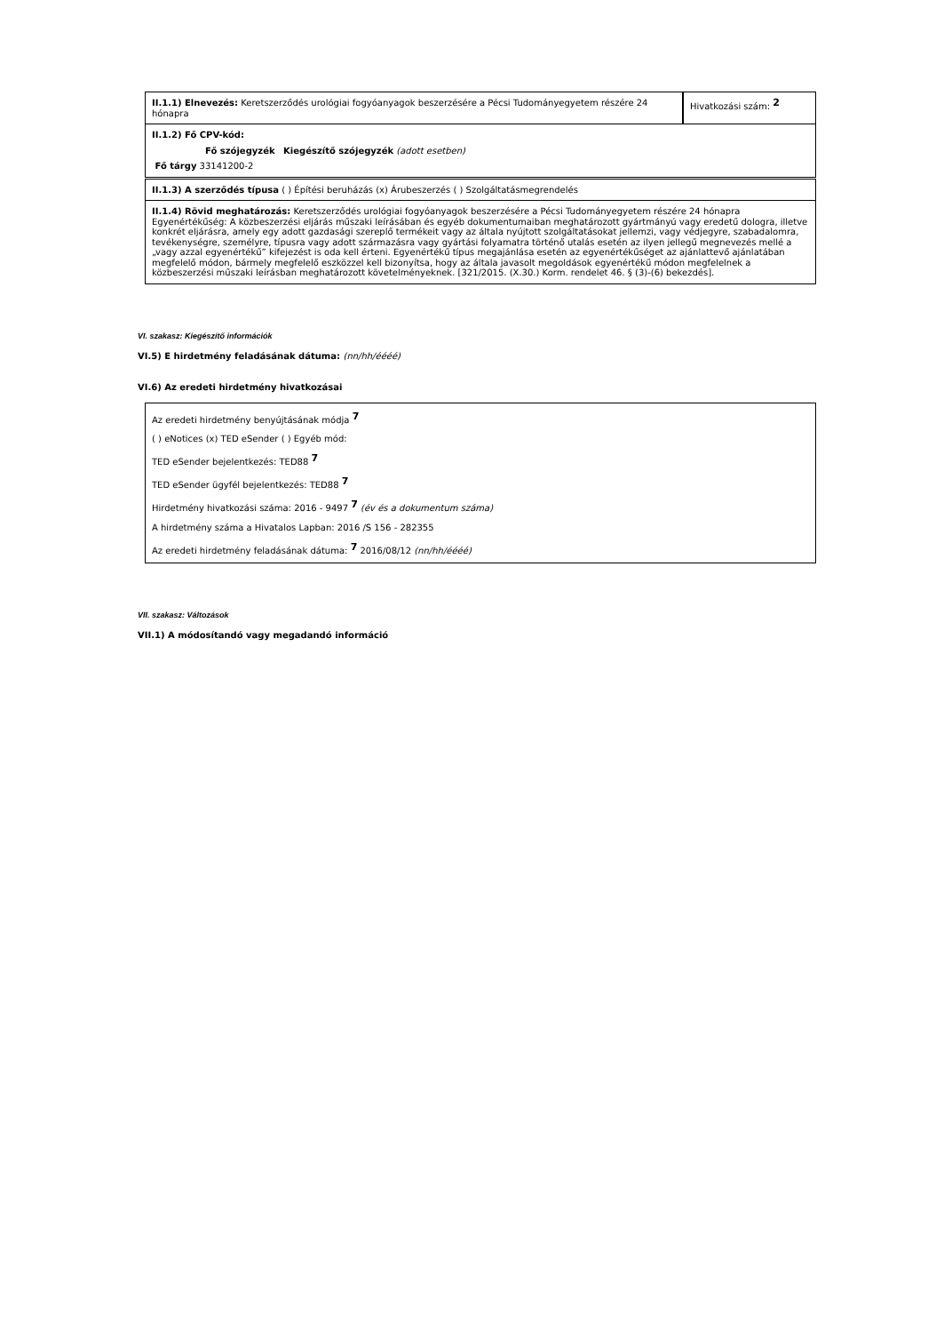| II.1.1) Elnevezés: Keretszerződés urológiai fogyóanyagok beszerzésére a Pécsi Tudományegyetem részére 24 hónapra | Hivatkozási szám: <sup>2</sup> |
| II.1.2) Fő CPV-kód: Fő szójegyzék Kiegészítő szójegyzék (adott esetben) Fő tárgy 33141200-2 |
| II.1.3) A szerződés típusa ( ) Építési beruházás (x) Árubeszerzés ( ) Szolgáltatásmegrendelés |
| II.1.4) Rövid meghatározás: Keretszerződés urológiai fogyóanyagok beszerzésére a Pécsi Tudományegyetem részére 24 hónapra Egyenértékűség: A közbeszerzési eljárás műszaki leírásában és egyéb dokumentumaiban meghatározott gyártmányú vagy eredetű dologra, illetve konkrét eljárásra, amely egy adott gazdasági szereplő termékeit vagy az általa nyújtott szolgáltatásokat jellemzi, vagy védjegyre, szabadalomra, tevékenységre, személyre, típusra vagy adott származásra vagy gyártási folyamatra történő utalás esetén az ilyen jellegű megnevezés mellé a „vagy azzal egyenértékű” kifejezést is oda kell érteni. Egyenértékű típus megajánlása esetén az egyenértékűséget az ajánlattevő ajánlatában megfelelő módon, bármely megfelelő eszközzel kell bizonyítsa, hogy az általa javasolt megoldások egyenértékű módon megfelelnek a közbeszerzési műszaki leírásban meghatározott követelményeknek. [321/2015. (X.30.) Korm. rendelet 46. § (3)-(6) bekezdés]. |
VI. szakasz: Kiegészítő információk
VI.5) E hirdetmény feladásának dátuma: (nn/hh/éééé)
VI.6) Az eredeti hirdetmény hivatkozásai
Az eredeti hirdetmény benyújtásának módja <sup>7</sup>
( ) eNotices (x) TED eSender ( ) Egyéb mód:
TED eSender bejelentkezés: TED88 <sup>7</sup>
TED eSender ügyfél bejelentkezés: TED88 <sup>7</sup>
Hirdetmény hivatkozási száma: 2016 - 9497 <sup>7</sup> (év és a dokumentum száma)
A hirdetmény száma a Hivatalos Lapban: 2016 /S 156 - 282355
Az eredeti hirdetmény feladásának dátuma: <sup>7</sup> 2016/08/12 (nn/hh/éééé)
VII. szakasz: Változások
VII.1) A módosítandó vagy megadandó információ